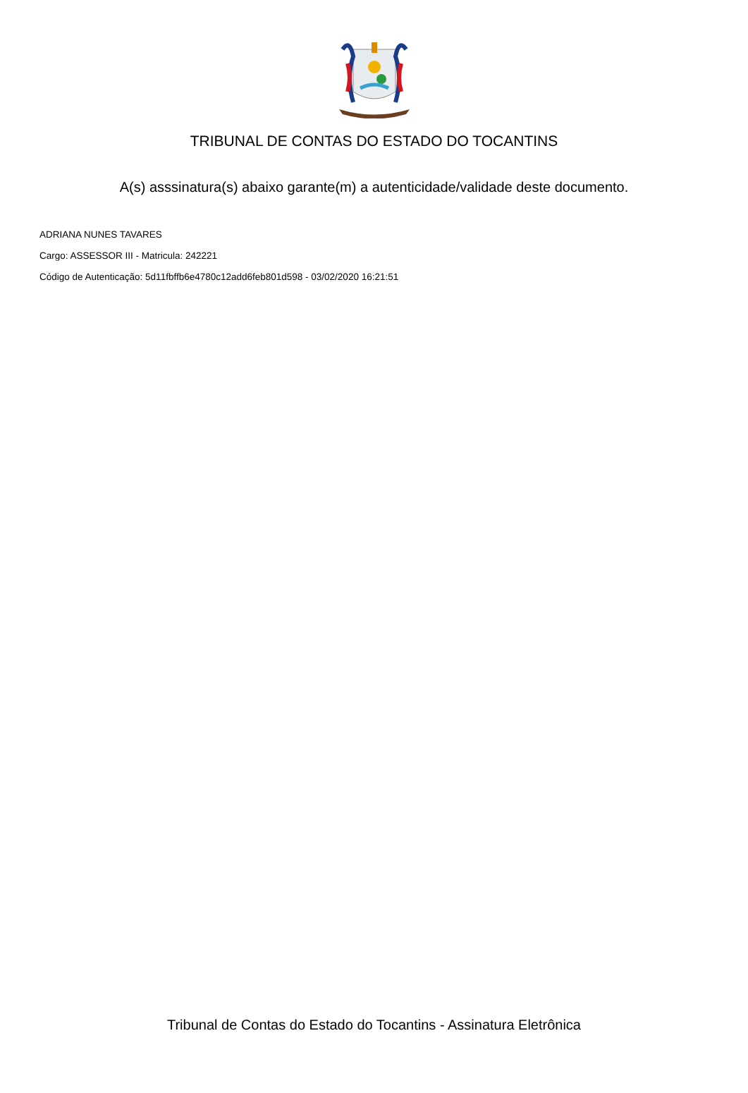TRIBUNAL DE CONTAS DO ESTADO DO TOCANTINS
A(s) asssinatura(s) abaixo garante(m) a autenticidade/validade deste documento.
ADRIANA NUNES TAVARES
Cargo: ASSESSOR III - Matricula: 242221
Código de Autenticação: 5d11fbffb6e4780c12add6feb801d598 - 03/02/2020 16:21:51
Tribunal de Contas do Estado do Tocantins - Assinatura Eletrônica